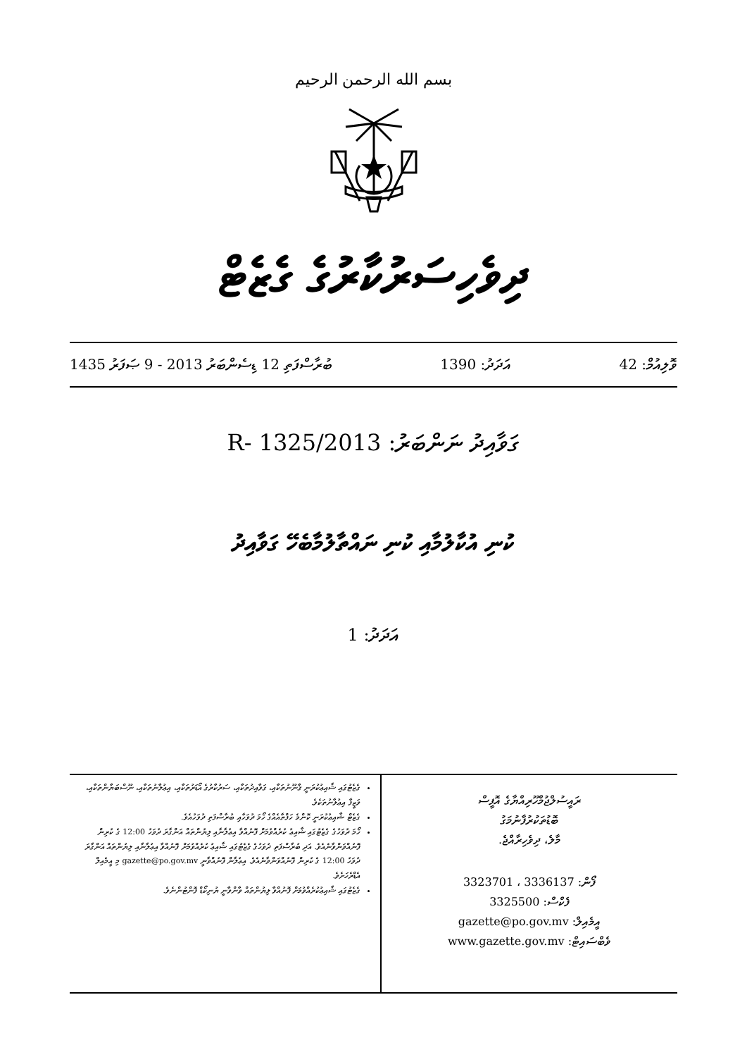بسم الله الرحمن الرحيم
ދިވެހިސަރުކާރުގެ ގެޒެޓް
ވޮލިއުމް: 42 އަދަދު: 1390 ބުރާސްފަތި 12 ޑިސެންބަރު 2013 - 9 ޞަފަރު 1435
ގަވާއިދު ނަންބަރު: 2013/R- 1325
ކުނި އުކާލުމާއި ކުނި ނައްތާލުމާބެހޭ ގަވާއިދު
އަދަދު: 1
ރައީސުލްޖުމްހޫރިއްޔާގެ އޮފީސް
ބޮޑުތަކުރުފާނުމަގު
މާލެ، ދިވެހިރާއްޖެ.
ފޯން: 3336137 ، 3323701
ފެކްސް: 3325500
އީމެއިލް: gazette@po.gov.mv
ވެބްސައިޓް: www.gazette.gov.mv
ގެޒެޓުގައި ޝާއިޢުކުރަނީ ޤާނޫނުތަކާއި، ގަވާއިދުތަކާއި، ސަރުކާރުގެ އޯޑަރުތަކާއި، އިޢުލާނުތަކާއި، ނޫސްބަޔާންތަކާއި، ވަޒީފާ އިޢުލާނުތަކެވެ.
ގެޒެޓް ޝާއިޢުކުރަނީ ކޮންމެ ހަފްތާއެއްގެ ހޯމަ ދުވަހާއި ބުރާސްފަތި ދުވަހުއެވެ.
ހޯމަ ދުވަހުގެ ގެޒެޓުގައި ޝާއިޢު ކުރެއްވުމަށް ފޮނުއްވާ އިޢުލާނާއި ލިޔުންތައް އަންގާރަ ދުވަހު 12:00 ގެ ކުރިން ފޮނުއްވަންވާނެއެވެ. އަދި ބުރާސްފަތި ދުވަހުގެ ގެޒެޓުގައި ޝާއިޢު ކުރެއްވުމަށް ފޮނުއްވާ އިޢުލާނާއި ލިޔުންތައް އަންގާރަ ދުވަހު 12:00 ގެ ކުރިން ފޮނުއްވަންވާނެއެވެ. އިޢުލާން ފޮނުއްވާނީ gazette@po.gov.mv މި އީމެއިލް އެޑްރެހަށެވެ.
ގެޒެޓުގައި ޝާއިޢުކުރެއްވުމަށް ފޮނުއްވާ ލިޔުންތައް ވާންވާނީ ޔުނިކޯޑް ފޮންޓުންނެވެ.